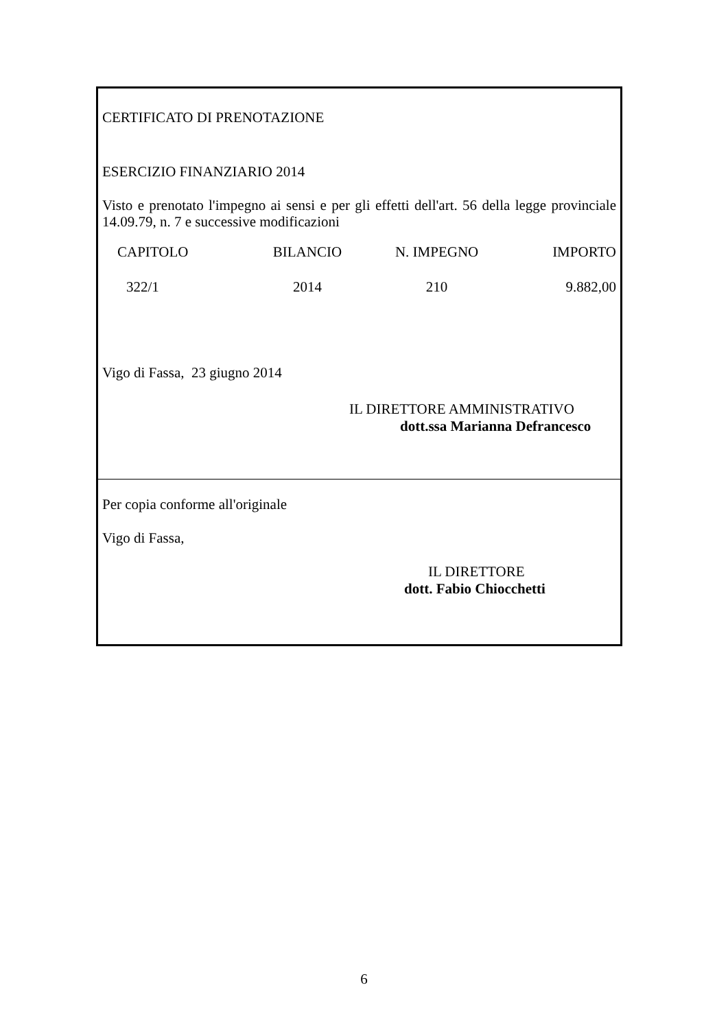CERTIFICATO DI PRENOTAZIONE
ESERCIZIO FINANZIARIO 2014
Visto e prenotato l'impegno ai sensi e per gli effetti dell'art. 56 della legge provinciale 14.09.79, n. 7 e successive modificazioni
| CAPITOLO | BILANCIO | N. IMPEGNO | IMPORTO |
| --- | --- | --- | --- |
| 322/1 | 2014 | 210 | 9.882,00 |
Vigo di Fassa, 23 giugno 2014
IL DIRETTORE AMMINISTRATIVO
dott.ssa Marianna Defrancesco
Per copia conforme all'originale
Vigo di Fassa,
IL DIRETTORE
dott. Fabio Chiocchetti
6